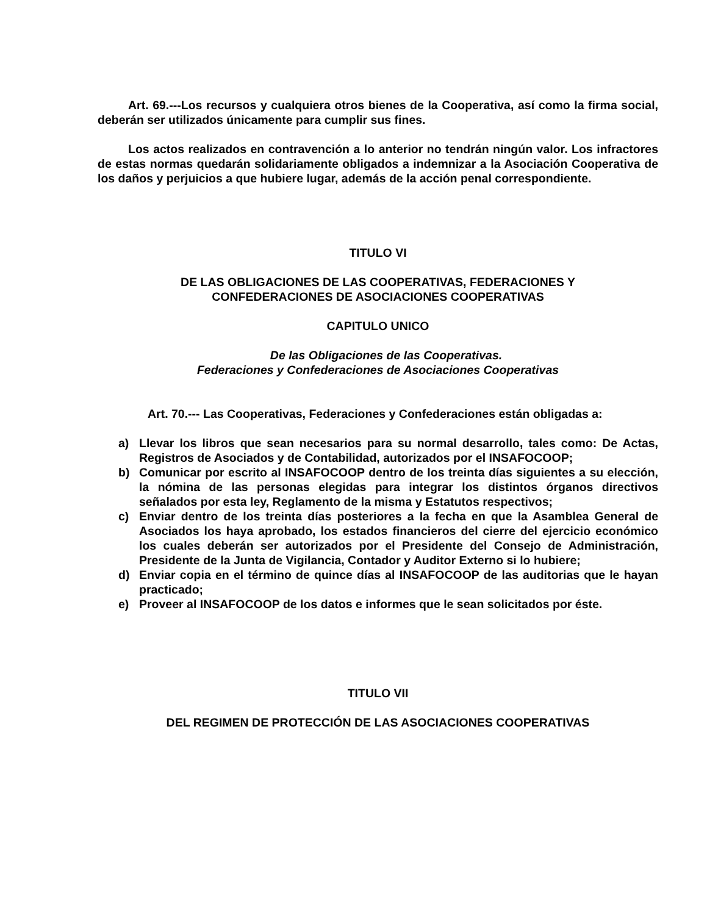Art. 69.---Los recursos y cualquiera otros bienes de la Cooperativa, así como la firma social, deberán ser utilizados únicamente para cumplir sus fines.
Los actos realizados en contravención a lo anterior no tendrán ningún valor. Los infractores de estas normas quedarán solidariamente obligados a indemnizar a la Asociación Cooperativa de los daños y perjuicios a que hubiere lugar, además de la acción penal correspondiente.
TITULO VI
DE LAS OBLIGACIONES DE LAS COOPERATIVAS, FEDERACIONES Y
CONFEDERACIONES DE ASOCIACIONES COOPERATIVAS
CAPITULO UNICO
De las Obligaciones de las Cooperativas.
Federaciones y Confederaciones de Asociaciones Cooperativas
Art. 70.--- Las Cooperativas, Federaciones y Confederaciones están obligadas a:
a) Llevar los libros que sean necesarios para su normal desarrollo, tales como: De Actas, Registros de Asociados y de Contabilidad, autorizados por el INSAFOCOOP;
b) Comunicar por escrito al INSAFOCOOP dentro de los treinta días siguientes a su elección, la nómina de las personas elegidas para integrar los distintos órganos directivos señalados por esta ley, Reglamento de la misma y Estatutos respectivos;
c) Enviar dentro de los treinta días posteriores a la fecha en que la Asamblea General de Asociados los haya aprobado, los estados financieros del cierre del ejercicio económico los cuales deberán ser autorizados por el Presidente del Consejo de Administración, Presidente de la Junta de Vigilancia, Contador y Auditor Externo si lo hubiere;
d) Enviar copia en el término de quince días al INSAFOCOOP de las auditorias que le hayan practicado;
e) Proveer al INSAFOCOOP de los datos e informes que le sean solicitados por éste.
TITULO VII
DEL REGIMEN DE PROTECCIÓN DE LAS ASOCIACIONES COOPERATIVAS